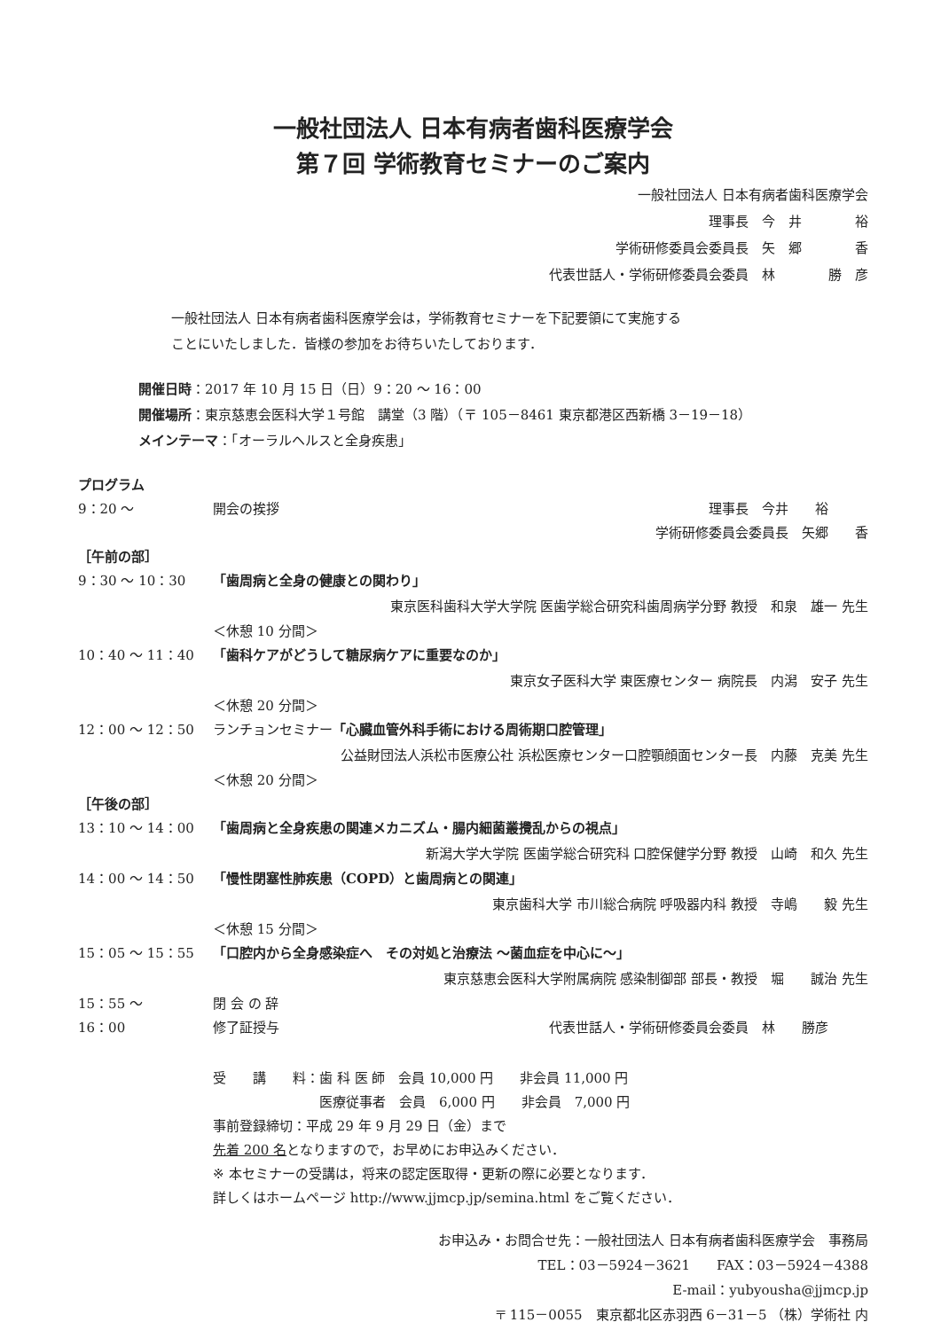一般社団法人 日本有病者歯科医療学会
第７回 学術教育セミナーのご案内
一般社団法人 日本有病者歯科医療学会
理事長　今　井　　　　裕
学術研修委員会委員長　矢　郷　　　　香
代表世話人・学術研修委員会委員　林　　　　勝　彦
一般社団法人 日本有病者歯科医療学会は，学術教育セミナーを下記要領にて実施する
ことにいたしました．皆様の参加をお待ちいたしております．
開催日時：2017 年 10 月 15 日（日）9：20 〜 16：00
開催場所：東京慈恵会医科大学１号館　講堂（3 階）（〒 105－8461 東京都港区西新橋 3－19－18）
メインテーマ：「オーラルヘルスと全身疾患」
プログラム
9：20 〜 開会の挨拶 理事長　今井　　裕　　　
学術研修委員会委員長　矢郷　　香　　　
［午前の部］
9：30 〜 10：30 「歯周病と全身の健康との関わり」
東京医科歯科大学大学院 医歯学総合研究科歯周病学分野 教授　和泉　雄一 先生
＜休憩 10 分間＞
10：40 〜 11：40 「歯科ケアがどうして糖尿病ケアに重要なのか」
東京女子医科大学 東医療センター 病院長　内潟　安子 先生
＜休憩 20 分間＞
12：00 〜 12：50 ランチョンセミナー「心臓血管外科手術における周術期口腔管理」
公益財団法人浜松市医療公社 浜松医療センター口腔顎顔面センター長　内藤　克美 先生
＜休憩 20 分間＞
［午後の部］
13：10 〜 14：00 「歯周病と全身疾患の関連メカニズム・腸内細菌叢攪乱からの視点」
新潟大学大学院 医歯学総合研究科 口腔保健学分野 教授　山崎　和久 先生
14：00 〜 14：50 「慢性閉塞性肺疾患（COPD）と歯周病との関連」
東京歯科大学 市川総合病院 呼吸器内科 教授　寺嶋　　毅 先生
＜休憩 15 分間＞
15：05 〜 15：55 「口腔内から全身感染症へ　その対処と治療法 〜菌血症を中心に〜」
東京慈恵会医科大学附属病院 感染制御部 部長・教授　堀　　誠治 先生
15：55 〜 閉 会 の 辞
16：00 修了証授与 代表世話人・学術研修委員会委員　林　　勝彦　　　
受　　講　　料：歯 科 医 師　会員 10,000 円　　非会員 11,000 円
　　　　　　　　医療従事者　会員　6,000 円　　非会員　7,000 円
事前登録締切：平成 29 年 9 月 29 日（金）まで
先着 200 名となりますので，お早めにお申込みください．
※ 本セミナーの受講は，将来の認定医取得・更新の際に必要となります．
詳しくはホームページ http://www.jjmcp.jp/semina.html をご覧ください．
お申込み・お問合せ先：一般社団法人 日本有病者歯科医療学会　事務局
TEL：03－5924－3621　　FAX：03－5924－4388
E-mail：yubyousha@jjmcp.jp
〒 115－0055　東京都北区赤羽西 6－31－5 （株）学術社 内